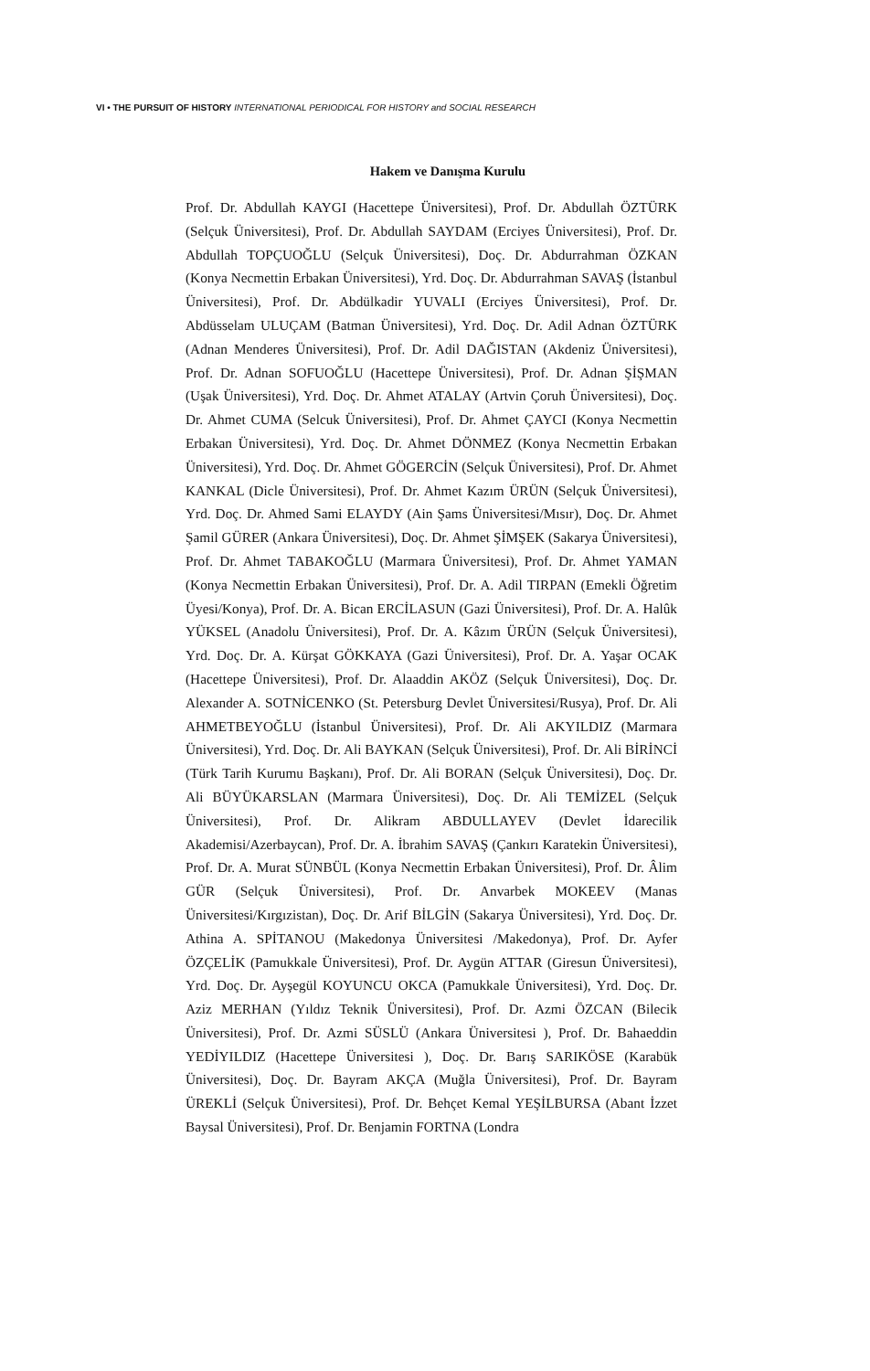VI • THE PURSUIT OF HISTORY INTERNATIONAL PERIODICAL FOR HISTORY and SOCIAL RESEARCH
Hakem ve Danışma Kurulu
Prof. Dr. Abdullah KAYGI (Hacettepe Üniversitesi), Prof. Dr. Abdullah ÖZTÜRK (Selçuk Üniversitesi), Prof. Dr. Abdullah SAYDAM (Erciyes Üniversitesi), Prof. Dr. Abdullah TOPÇUOĞLU (Selçuk Üniversitesi), Doç. Dr. Abdurrahman ÖZKAN (Konya Necmettin Erbakan Üniversitesi), Yrd. Doç. Dr. Abdurrahman SAVAŞ (İstanbul Üniversitesi), Prof. Dr. Abdülkadir YUVALI (Erciyes Üniversitesi), Prof. Dr. Abdüsselam ULUÇAM (Batman Üniversitesi), Yrd. Doç. Dr. Adil Adnan ÖZTÜRK (Adnan Menderes Üniversitesi), Prof. Dr. Adil DAĞISTAN (Akdeniz Üniversitesi), Prof. Dr. Adnan SOFUOĞLU (Hacettepe Üniversitesi), Prof. Dr. Adnan ŞİŞMAN (Uşak Üniversitesi), Yrd. Doç. Dr. Ahmet ATALAY (Artvin Çoruh Üniversitesi), Doç. Dr. Ahmet CUMA (Selcuk Üniversitesi), Prof. Dr. Ahmet ÇAYCI (Konya Necmettin Erbakan Üniversitesi), Yrd. Doç. Dr. Ahmet DÖNMEZ (Konya Necmettin Erbakan Üniversitesi), Yrd. Doç. Dr. Ahmet GÖGERCİN (Selçuk Üniversitesi), Prof. Dr. Ahmet KANKAL (Dicle Üniversitesi), Prof. Dr. Ahmet Kazım ÜRÜN (Selçuk Üniversitesi), Yrd. Doç. Dr. Ahmed Sami ELAYDY (Ain Şams Üniversitesi/Mısır), Doç. Dr. Ahmet Şamil GÜRER (Ankara Üniversitesi), Doç. Dr. Ahmet ŞİMŞEK (Sakarya Üniversitesi), Prof. Dr. Ahmet TABAKOĞLU (Marmara Üniversitesi), Prof. Dr. Ahmet YAMAN (Konya Necmettin Erbakan Üniversitesi), Prof. Dr. A. Adil TIRPAN (Emekli Öğretim Üyesi/Konya), Prof. Dr. A. Bican ERCİLASUN (Gazi Üniversitesi), Prof. Dr. A. Halûk YÜKSEL (Anadolu Üniversitesi), Prof. Dr. A. Kâzım ÜRÜN (Selçuk Üniversitesi), Yrd. Doç. Dr. A. Kürşat GÖKKAYA (Gazi Üniversitesi), Prof. Dr. A. Yaşar OCAK (Hacettepe Üniversitesi), Prof. Dr. Alaaddin AKÖZ (Selçuk Üniversitesi), Doç. Dr. Alexander A. SOTNİCENKO (St. Petersburg Devlet Üniversitesi/Rusya), Prof. Dr. Ali AHMETBEYOĞLU (İstanbul Üniversitesi), Prof. Dr. Ali AKYILDIZ (Marmara Üniversitesi), Yrd. Doç. Dr. Ali BAYKAN (Selçuk Üniversitesi), Prof. Dr. Ali BİRİNCİ (Türk Tarih Kurumu Başkanı), Prof. Dr. Ali BORAN (Selçuk Üniversitesi), Doç. Dr. Ali BÜYÜKARSLAN (Marmara Üniversitesi), Doç. Dr. Ali TEMİZEL (Selçuk Üniversitesi), Prof. Dr. Alikram ABDULLAYEV (Devlet İdarecilik Akademisi/Azerbaycan), Prof. Dr. A. İbrahim SAVAŞ (Çankırı Karatekin Üniversitesi), Prof. Dr. A. Murat SÜNBÜL (Konya Necmettin Erbakan Üniversitesi), Prof. Dr. Âlim GÜR (Selçuk Üniversitesi), Prof. Dr. Anvarbek MOKEEV (Manas Üniversitesi/Kırgızistan), Doç. Dr. Arif BİLGİN (Sakarya Üniversitesi), Yrd. Doç. Dr. Athina A. SPİTANOU (Makedonya Üniversitesi /Makedonya), Prof. Dr. Ayfer ÖZÇELİK (Pamukkale Üniversitesi), Prof. Dr. Aygün ATTAR (Giresun Üniversitesi), Yrd. Doç. Dr. Ayşegül KOYUNCU OKCA (Pamukkale Üniversitesi), Yrd. Doç. Dr. Aziz MERHAN (Yıldız Teknik Üniversitesi), Prof. Dr. Azmi ÖZCAN (Bilecik Üniversitesi), Prof. Dr. Azmi SÜSLÜ (Ankara Üniversitesi ), Prof. Dr. Bahaeddin YEDİYILDIZ (Hacettepe Üniversitesi ), Doç. Dr. Barış SARIKÖSE (Karabük Üniversitesi), Doç. Dr. Bayram AKÇA (Muğla Üniversitesi), Prof. Dr. Bayram ÜREKLİ (Selçuk Üniversitesi), Prof. Dr. Behçet Kemal YEŞİLBURSA (Abant İzzet Baysal Üniversitesi), Prof. Dr. Benjamin FORTNA (Londra